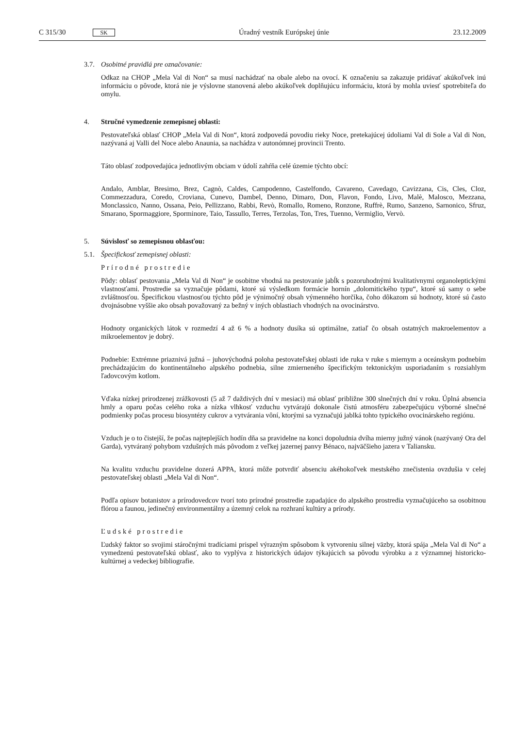C 315/30 SK
Úradný vestník Európskej únie 23.12.2009
3.7. Osobitné pravidlá pre označovanie:
Odkaz na CHOP „Mela Val di Non“ sa musí nachádzať na obale alebo na ovocí. K označeniu sa zakazuje pridávať akúkoľvek inú informáciu o pôvode, ktorá nie je výslovne stanovená alebo akúkoľvek doplňujúcu informáciu, ktorá by mohla uviesť spotrebiteľa do omylu.
4. Stručné vymedzenie zemepisnej oblasti:
Pestovateľská oblasť CHOP „Mela Val di Non“, ktorá zodpovedá povodiu rieky Noce, pretekajúcej údoliami Val di Sole a Val di Non, nazývaná aj Valli del Noce alebo Anaunia, sa nachádza v autonómnej provincii Trento.
Táto oblasť zodpovedajúca jednotlivým obciam v údolí zahŕňa celé územie týchto obcí:
Andalo, Amblar, Bresimo, Brez, Cagnò, Caldes, Campodenno, Castelfondo, Cavareno, Cavedago, Cavizzana, Cis, Cles, Cloz, Commezzadura, Coredo, Croviana, Cunevo, Dambel, Denno, Dimaro, Don, Flavon, Fondo, Livo, Malè, Malosco, Mezzana, Monclassico, Nanno, Ossana, Peio, Pellizzano, Rabbi, Revò, Romallo, Romeno, Ronzone, Ruffrè, Rumo, Sanzeno, Sarnonico, Sfruz, Smarano, Spormaggiore, Sporminore, Taio, Tassullo, Terres, Terzolas, Ton, Tres, Tuenno, Vermiglio, Vervò.
5. Súvislosť so zemepisnou oblasťou:
5.1. Špecifickosť zemepisnej oblasti:
Prírodné prostredie
Pôdy: oblasť pestovania „Mela Val di Non“ je osobitne vhodná na pestovanie jabĺk s pozoruhodnými kvalitatívnymi organoleptickými vlastnosťami. Prostredie sa vyznačuje pôdami, ktoré sú výsledkom formácie hornín „dolomitického typu“, ktoré sú samy o sebe zvláštnosťou. Špecifickou vlastnosťou týchto pôd je výnimočný obsah výmenného horčíka, čoho dôkazom sú hodnoty, ktoré sú často dvojnásobne vyššie ako obsah považovaný za bežný v iných oblastiach vhodných na ovocinárstvo.
Hodnoty organických látok v rozmedzí 4 až 6 % a hodnoty dusíka sú optimálne, zatiaľ čo obsah ostatných makroelementov a mikroelementov je dobrý.
Podnebie: Extrémne priaznivá južná – juhovýchodná poloha pestovateľskej oblasti ide ruka v ruke s miernym a oceánskym podnebím prechádzajúcim do kontinentálneho alpského podnebia, silne zmierneného špecifickým tektonickým usporiadaním s rozsiahlym ľadovcovým kotlom.
Vďaka nízkej prirodzenej zrážkovosti (5 až 7 daždivých dní v mesiaci) má oblasť približne 300 slnečných dní v roku. Úplná absencia hmly a oparu počas celého roka a nízka vlhkosť vzduchu vytvárajú dokonale čistú atmosféru zabezpečujúcu výborné slnečné podmienky počas procesu biosyntézy cukrov a vytvárania vôní, ktorými sa vyznačujú jablká tohto typického ovocinárskeho regiónu.
Vzduch je o to čistejší, že počas najteplejších hodín dňa sa pravidelne na konci dopoludnia dvíha mierny južný vánok (nazývaný Ora del Garda), vytváraný pohybom vzdušných más pôvodom z veľkej jazernej panvy Bénaco, najväčšieho jazera v Taliansku.
Na kvalitu vzduchu pravidelne dozerá APPA, ktorá môže potvrdiť absenciu akéhokoľvek mestského znečistenia ovzdušia v celej pestovateľskej oblasti „Mela Val di Non“.
Podľa opisov botanistov a prírodovedcov tvorí toto prírodné prostredie zapadajúce do alpského prostredia vyznačujúceho sa osobitnou flórou a faunou, jedinečný environmentálny a územný celok na rozhraní kultúry a prírody.
Ľudské prostredie
Ľudský faktor so svojimi stáročnými tradíciami prispel výrazným spôsobom k vytvoreniu silnej väzby, ktorá spája „Mela Val di No“ a vymedzenú pestovateľskú oblasť, ako to vyplýva z historických údajov týkajúcich sa pôvodu výrobku a z významnej historicko-kultúrnej a vedeckej bibliografie.